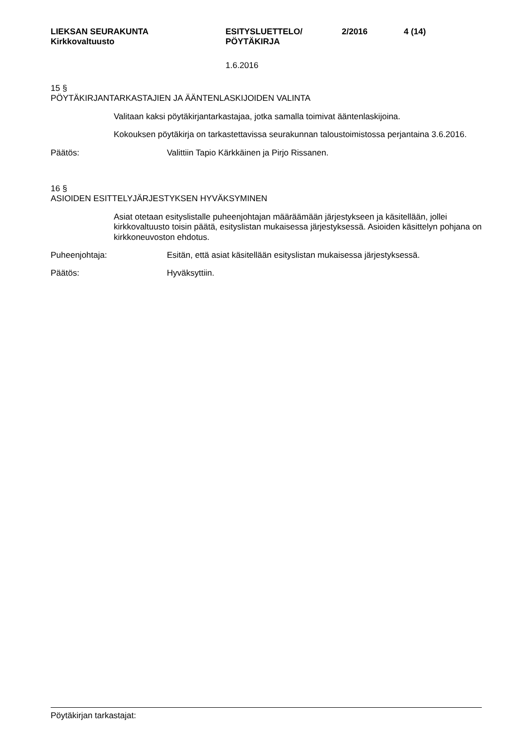LIEKSAN SEURAKUNTA
Kirkkovaltuusto
ESITYSLUETTELO/
PÖYTÄKIRJA
2/2016 4 (14)
1.6.2016
15 §
PÖYTÄKIRJANTARKASTAJIEN JA ÄÄNTENLASKIJOIDEN VALINTA
Valitaan kaksi pöytäkirjantarkastajaa, jotka samalla toimivat ääntenlaskijoina.
Kokouksen pöytäkirja on tarkastettavissa seurakunnan taloustoimistossa perjantaina 3.6.2016.
Päätös: Valittiin Tapio Kärkkäinen ja Pirjo Rissanen.
16 §
ASIOIDEN ESITTELYJÄRJESTYKSEN HYVÄKSYMINEN
Asiat otetaan esityslistalle puheenjohtajan määräämään järjestykseen ja käsitellään, jollei kirkkovaltuusto toisin päätä, esityslistan mukaisessa järjestyksessä. Asioiden käsittelyn pohjana on kirkkoneuvoston ehdotus.
Puheenjohtaja: Esitän, että asiat käsitellään esityslistan mukaisessa järjestyksessä.
Päätös: Hyväksyttiin.
Pöytäkirjan tarkastajat: